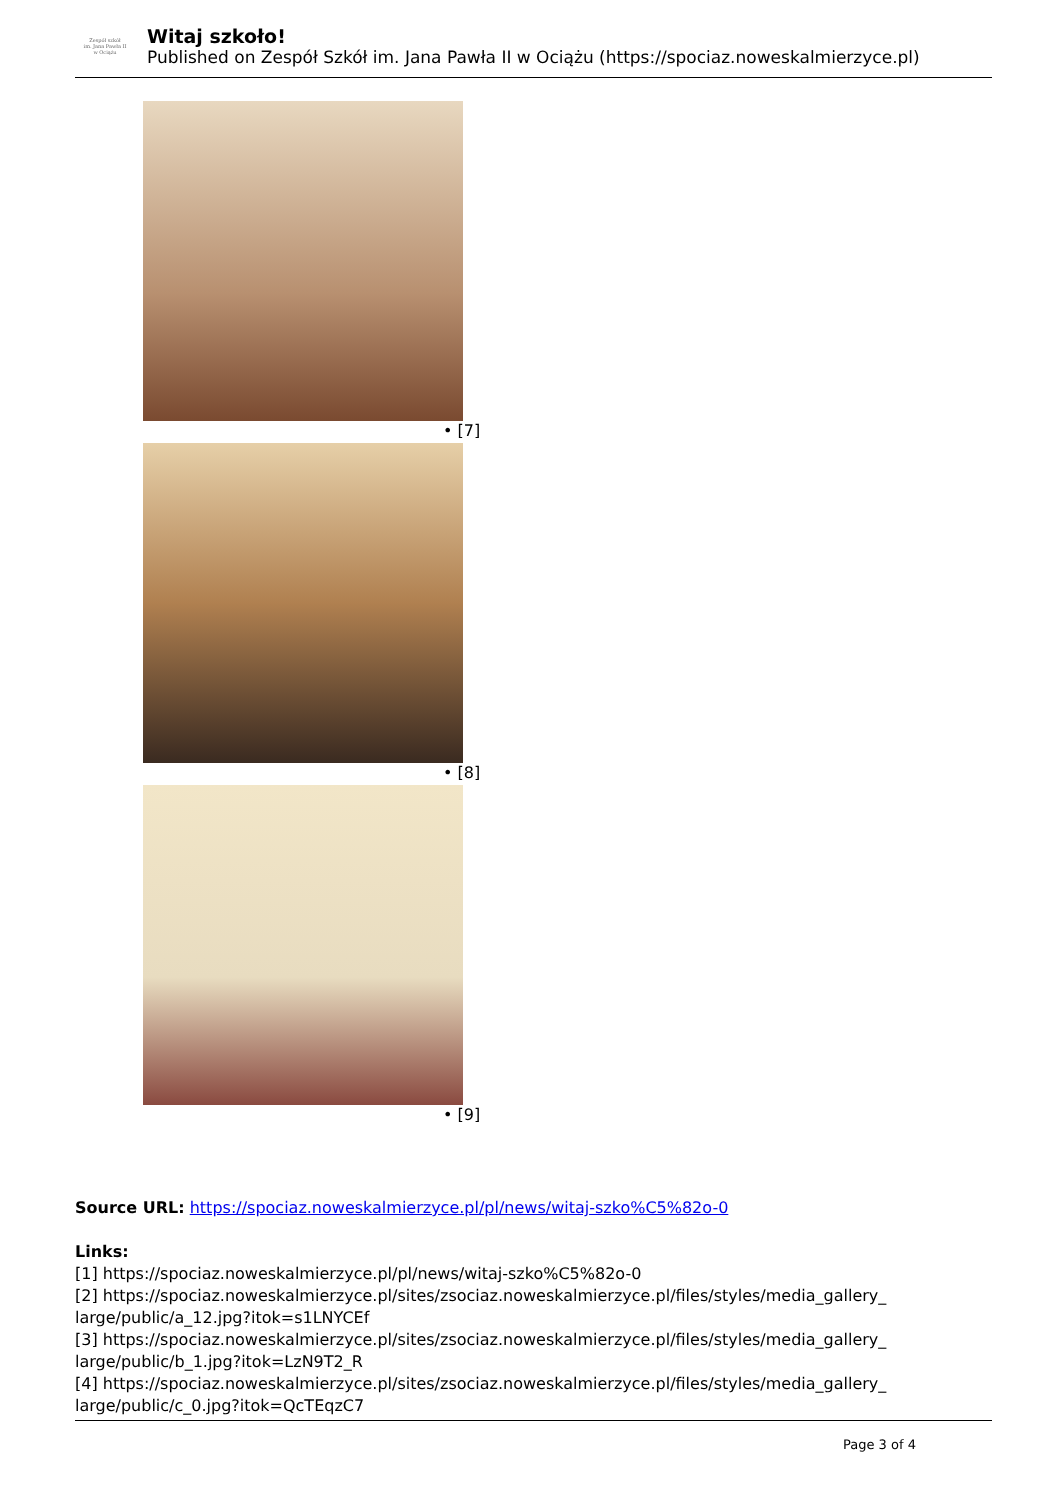Zespół szkół
im. Jana Pawła II
w Ociążu
Witaj szkoło!
Published on Zespół Szkół im. Jana Pawła II w Ociążu (https://spociaz.noweskalmierzyce.pl)
• [7]
• [8]
• [9]
Source URL: https://spociaz.noweskalmierzyce.pl/pl/news/witaj-szko%C5%82o-0
Links:
[1] https://spociaz.noweskalmierzyce.pl/pl/news/witaj-szko%C5%82o-0
[2] https://spociaz.noweskalmierzyce.pl/sites/zsociaz.noweskalmierzyce.pl/files/styles/media_gallery_ large/public/a_12.jpg?itok=s1LNYCEf
[3] https://spociaz.noweskalmierzyce.pl/sites/zsociaz.noweskalmierzyce.pl/files/styles/media_gallery_ large/public/b_1.jpg?itok=LzN9T2_R
[4] https://spociaz.noweskalmierzyce.pl/sites/zsociaz.noweskalmierzyce.pl/files/styles/media_gallery_ large/public/c_0.jpg?itok=QcTEqzC7
Page 3 of 4